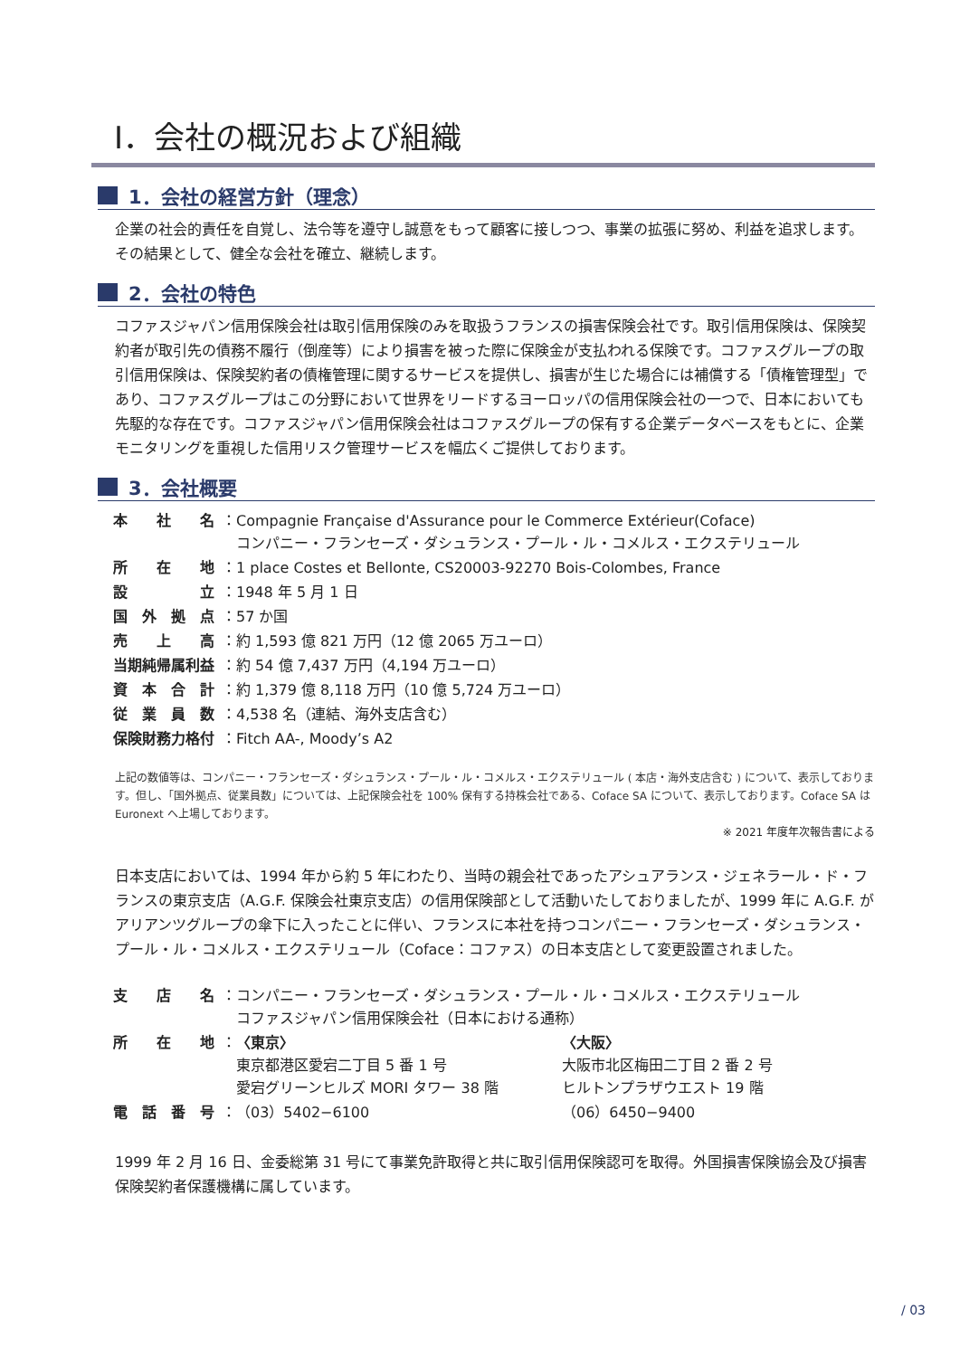Ⅰ．会社の概況および組織
1．会社の経営方針（理念）
企業の社会的責任を自覚し、法令等を遵守し誠意をもって顧客に接しつつ、事業の拡張に努め、利益を追求します。その結果として、健全な会社を確立、継続します。
2．会社の特色
コファスジャパン信用保険会社は取引信用保険のみを取扱うフランスの損害保険会社です。取引信用保険は、保険契約者が取引先の債務不履行（倒産等）により損害を被った際に保険金が支払われる保険です。コファスグループの取引信用保険は、保険契約者の債権管理に関するサービスを提供し、損害が生じた場合には補償する「債権管理型」であり、コファスグループはこの分野において世界をリードするヨーロッパの信用保険会社の一つで、日本においても先駆的な存在です。コファスジャパン信用保険会社はコファスグループの保有する企業データベースをもとに、企業モニタリングを重視した信用リスク管理サービスを幅広くご提供しております。
3．会社概要
| 本 社 名 | ：Compagnie Française d'Assurance pour le Commerce Extérieur(Coface) コンパニー・フランセーズ・ダシュランス・プール・ル・コメルス・エクステリュール |
| 所 在 地 | ：1 place Costes et Bellonte, CS20003-92270 Bois-Colombes, France |
| 設 立 | ：1948 年 5 月 1 日 |
| 国 外 拠 点 | ：57 か国 |
| 売 上 高 | ：約 1,593 億 821 万円（12 億 2065 万ユーロ） |
| 当期純帰属利益 | ：約 54 億 7,437 万円（4,194 万ユーロ） |
| 資 本 合 計 | ：約 1,379 億 8,118 万円（10 億 5,724 万ユーロ） |
| 従 業 員 数 | ：4,538 名（連結、海外支店含む） |
| 保険財務力格付 | ：Fitch AA-, Moody’s A2 |
上記の数値等は、コンパニー・フランセーズ・ダシュランス・プール・ル・コメルス・エクステリュール ( 本店・海外支店含む ) について、表示しております。但し、「国外拠点、従業員数」については、上記保険会社を 100% 保有する持株会社である、Coface SA について、表示しております。Coface SA は Euronext へ上場しております。
※ 2021 年度年次報告書による
日本支店においては、1994 年から約 5 年にわたり、当時の親会社であったアシュアランス・ジェネラール・ド・フランスの東京支店（A.G.F. 保険会社東京支店）の信用保険部として活動いたしておりましたが、1999 年に A.G.F. がアリアンツグループの傘下に入ったことに伴い、フランスに本社を持つコンパニー・フランセーズ・ダシュランス・プール・ル・コメルス・エクステリュール（Coface：コファス）の日本支店として変更設置されました。
| 支 店 名 | ： | コンパニー・フランセーズ・ダシュランス・プール・ル・コメルス・エクステリュール コファスジャパン信用保険会社（日本における通称） | |
| 所 在 地 | ： | 〈東京〉 東京都港区愛宕二丁目 5 番 1 号 愛宕グリーンヒルズ MORI タワー 38 階 | 〈大阪〉 大阪市北区梅田二丁目 2 番 2 号 ヒルトンプラザウエスト 19 階 |
| 電 話 番 号 | ： | （03）5402−6100 | （06）6450−9400 |
1999 年 2 月 16 日、金委総第 31 号にて事業免許取得と共に取引信用保険認可を取得。外国損害保険協会及び損害保険契約者保護機構に属しています。
/ 03